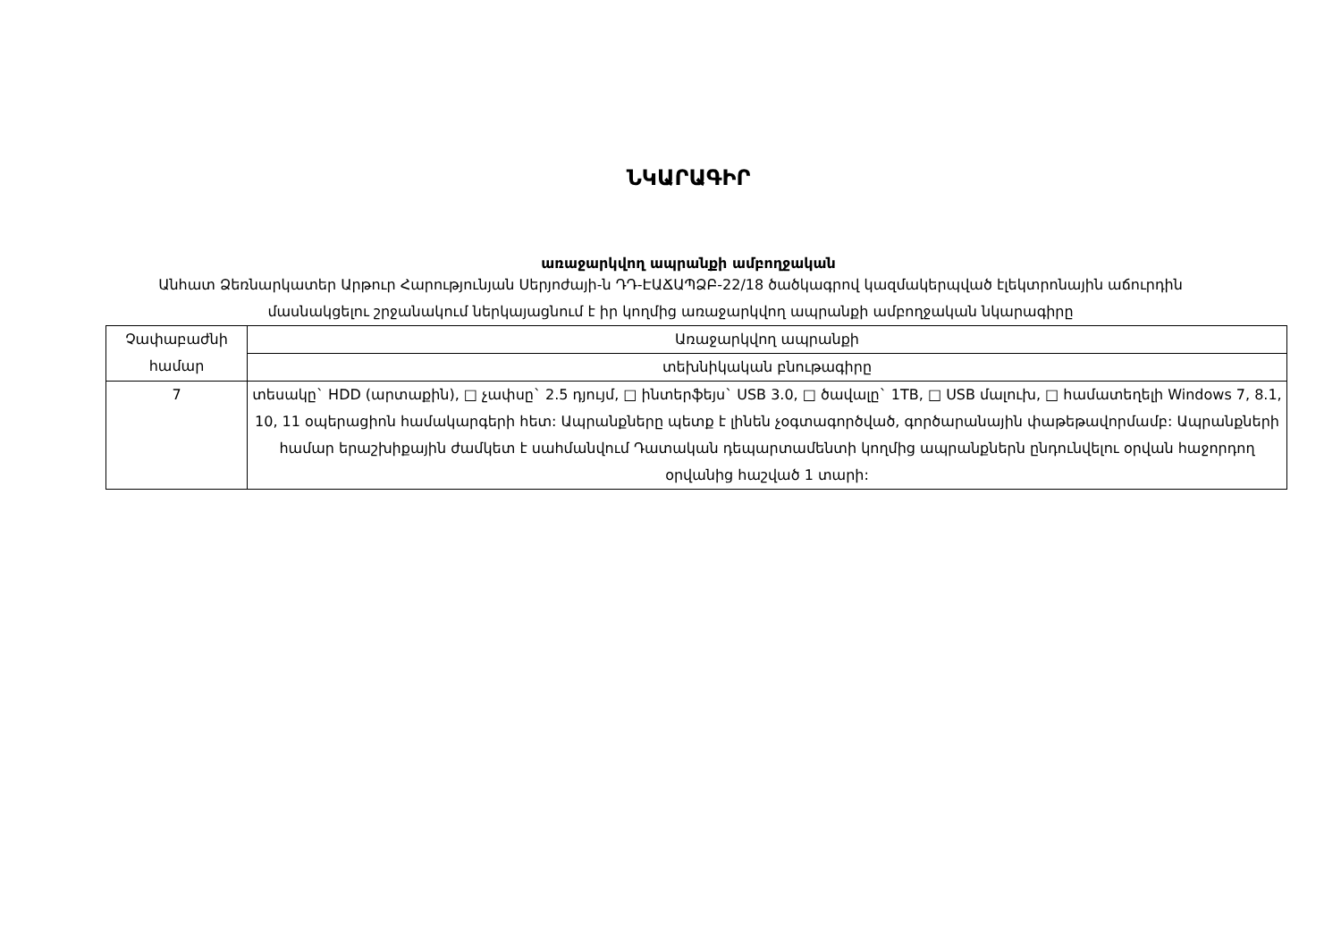ՆԿԱՐԱԳԻՐ
առաջարկվող ապրանքի ամբողջական
Անհատ Ձեռնարկատեր Արթուր Հարությունյան Սերյոժայի-ն ԴԴ-ԷԱՃԱՊՁԲ-22/18 ծածկագրով կազմակերպված էլեկտրոնային աճուրդին մասնակցելու շրջանակում ներկայացնում է իր կողմից առաջարկվող ապրանքի ամբողջական նկարագիրը
| Չափաբաժնի համար | Առաջարկվող ապրանքի |
| | տեխնիկական բնութագիրը |
| 7 | տեսակը` HDD (արտաքին), □ չափսը` 2.5 դյույմ, □ ինտերֆեյս` USB 3.0, □ ծավալը` 1TB, □ USB մալուխ, □ համատեղելի Windows 7, 8.1, 10, 11 օպերացիոն համակարգերի հետ: Ապրանքները պետք է լինեն չօգտագործված, գործարանային փաթեթավորմամբ: Ապրանքների համար երաշխիքային ժամկետ է սահմանվում Դատական դեպարտամենտի կողմից ապրանքներն ընդունվելու օրվան հաջորդող օրվանից հաշված 1 տարի: |